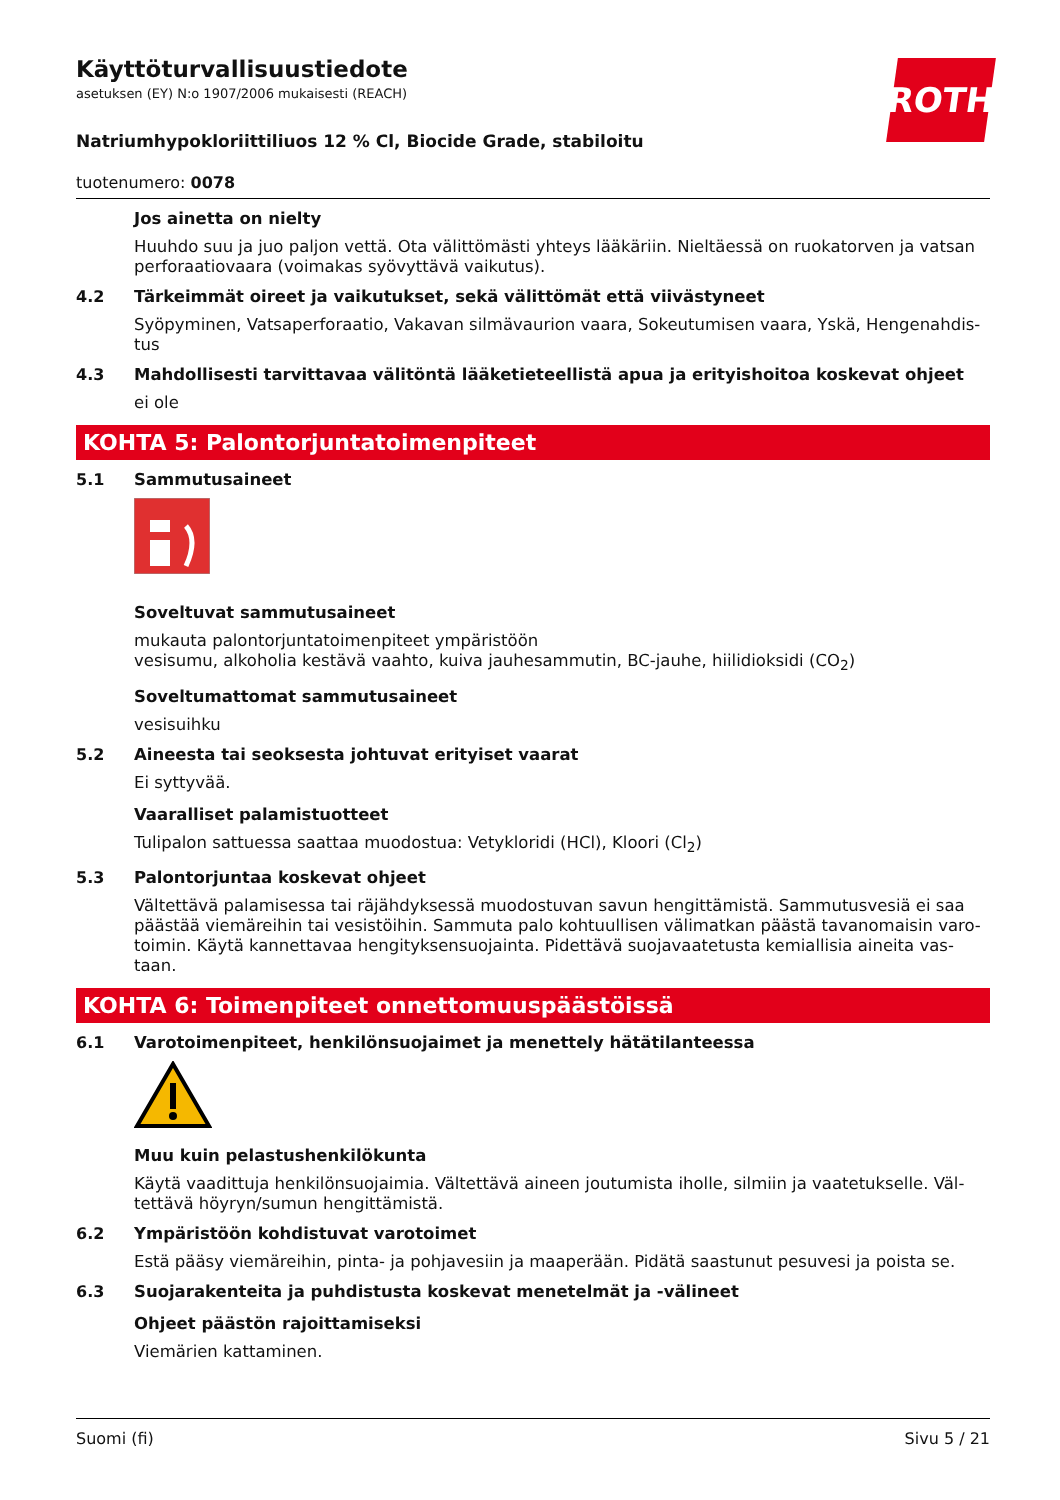ROTH
Käyttöturvallisuustiedote
asetuksen (EY) N:o 1907/2006 mukaisesti (REACH)
Natriumhypokloriittiliuos 12 % Cl, Biocide Grade, stabiloitu
tuotenumero: 0078
Jos ainetta on nielty
Huuhdo suu ja juo paljon vettä. Ota välittömästi yhteys lääkäriin. Nieltäessä on ruokatorven ja vatsan perforaatiovaara (voimakas syövyttävä vaikutus).
4.2
Tärkeimmät oireet ja vaikutukset, sekä välittömät että viivästyneet
Syöpyminen, Vatsaperforaatio, Vakavan silmävaurion vaara, Sokeutumisen vaara, Yskä, Hengenahdis­tus
4.3
Mahdollisesti tarvittavaa välitöntä lääketieteellistä apua ja erityishoitoa koskevat ohjeet
ei ole
KOHTA 5: Palontorjuntatoimenpiteet
5.1
Sammutusaineet
Soveltuvat sammutusaineet
mukauta palontorjuntatoimenpiteet ympäristöön
vesisumu, alkoholia kestävä vaahto, kuiva jauhesammutin, BC-jauhe, hiilidioksidi (CO<sub>2</sub>)
Soveltumattomat sammutusaineet
vesisuihku
5.2
Aineesta tai seoksesta johtuvat erityiset vaarat
Ei syttyvää.
Vaaralliset palamistuotteet
Tulipalon sattuessa saattaa muodostua: Vetykloridi (HCl), Kloori (Cl<sub>2</sub>)
5.3
Palontorjuntaa koskevat ohjeet
Vältettävä palamisessa tai räjähdyksessä muodostuvan savun hengittämistä. Sammutusvesiä ei saa päästää viemäreihin tai vesistöihin. Sammuta palo kohtuullisen välimatkan päästä tavanomaisin varo­toimin. Käytä kannettavaa hengityksensuojainta. Pidettävä suojavaatetusta kemiallisia aineita vas­taan.
KOHTA 6: Toimenpiteet onnettomuuspäästöissä
6.1
Varotoimenpiteet, henkilönsuojaimet ja menettely hätätilanteessa
Muu kuin pelastushenkilökunta
Käytä vaadittuja henkilönsuojaimia. Vältettävä aineen joutumista iholle, silmiin ja vaatetukselle. Väl­tettävä höyryn/sumun hengittämistä.
6.2
Ympäristöön kohdistuvat varotoimet
Estä pääsy viemäreihin, pinta- ja pohjavesiin ja maaperään. Pidätä saastunut pesuvesi ja poista se.
6.3
Suojarakenteita ja puhdistusta koskevat menetelmät ja -välineet
Ohjeet päästön rajoittamiseksi
Viemärien kattaminen.
Suomi (fi) Sivu 5 / 21